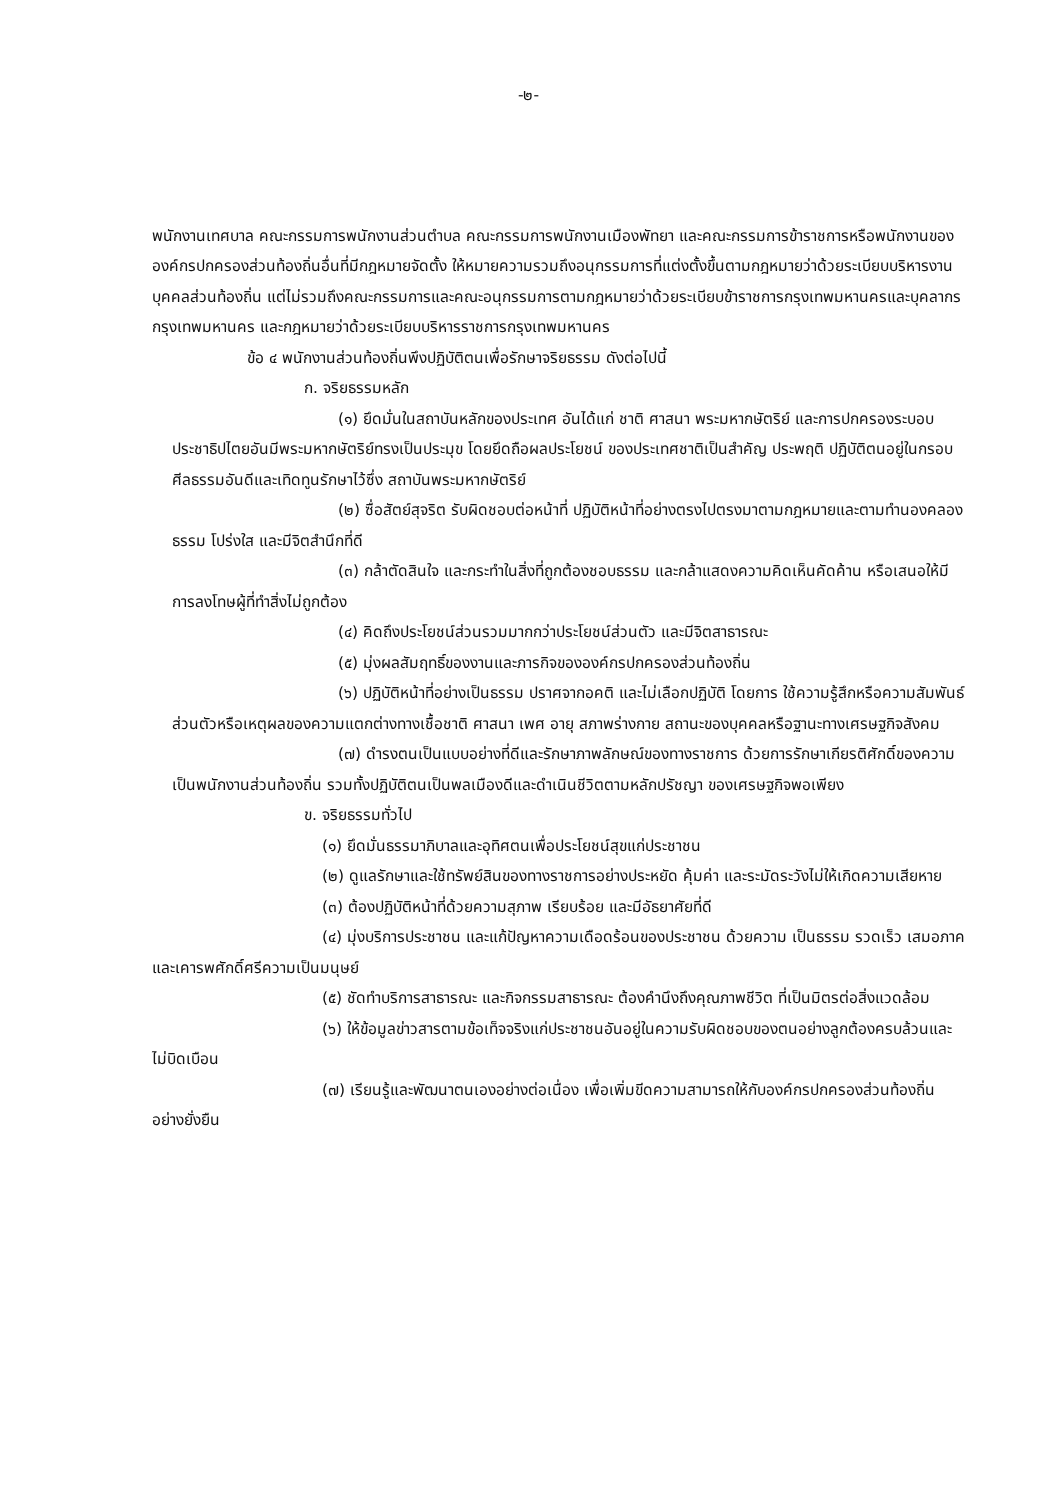-๒-
พนักงานเทศบาล คณะกรรมการพนักงานส่วนตำบล คณะกรรมการพนักงานเมืองพัทยา และคณะกรรมการข้าราชการหรือพนักงานขององค์กรปกครองส่วนท้องถิ่นอื่นที่มีกฎหมายจัดตั้ง ให้หมายความรวมถึงอนุกรรมการที่แต่งตั้งขึ้นตามกฎหมายว่าด้วยระเบียบบริหารงานบุคคลส่วนท้องถิ่น แต่ไม่รวมถึงคณะกรรมการและคณะอนุกรรมการตามกฎหมายว่าด้วยระเบียบข้าราชการกรุงเทพมหานครและบุคลากรกรุงเทพมหานคร และกฎหมายว่าด้วยระเบียบบริหารราชการกรุงเทพมหานคร
ข้อ ๔ พนักงานส่วนท้องถิ่นพึงปฏิบัติตนเพื่อรักษาจริยธรรม ดังต่อไปนี้
ก. จริยธรรมหลัก
(๑) ยึดมั่นในสถาบันหลักของประเทศ อันได้แก่ ชาติ ศาสนา พระมหากษัตริย์ และการปกครองระบอบประชาธิปไตยอันมีพระมหากษัตริย์ทรงเป็นประมุข โดยยึดถือผลประโยชน์ ของประเทศชาติเป็นสำคัญ ประพฤติ ปฏิบัติตนอยู่ในกรอบศีลธรรมอันดีและเทิดทูนรักษาไว้ซึ่ง สถาบันพระมหากษัตริย์
(๒) ซื่อสัตย์สุจริต รับผิดชอบต่อหน้าที่ ปฏิบัติหน้าที่อย่างตรงไปตรงมาตามกฎหมายและตามทำนองคลองธรรม โปร่งใส และมีจิตสำนึกที่ดี
(๓) กล้าตัดสินใจ และกระทำในสิ่งที่ถูกต้องชอบธรรม และกล้าแสดงความคิดเห็นคัดค้าน หรือเสนอให้มีการลงโทษผู้ที่ทำสิ่งไม่ถูกต้อง
(๔) คิดถึงประโยชน์ส่วนรวมมากกว่าประโยชน์ส่วนตัว และมีจิตสาธารณะ
(๕) มุ่งผลสัมฤทธิ์ของงานและภารกิจขององค์กรปกครองส่วนท้องถิ่น
(๖) ปฏิบัติหน้าที่อย่างเป็นธรรม ปราศจากอคติ และไม่เลือกปฏิบัติ โดยการ ใช้ความรู้สึกหรือความสัมพันธ์ส่วนตัวหรือเหตุผลของความแตกต่างทางเชื้อชาติ ศาสนา เพศ อายุ สภาพร่างกาย สถานะของบุคคลหรือฐานะทางเศรษฐกิจสังคม
(๗) ดำรงตนเป็นแบบอย่างที่ดีและรักษาภาพลักษณ์ของทางราชการ ด้วยการรักษาเกียรติศักดิ์ของความเป็นพนักงานส่วนท้องถิ่น รวมทั้งปฏิบัติตนเป็นพลเมืองดีและดำเนินชีวิตตามหลักปรัชญา ของเศรษฐกิจพอเพียง
ข. จริยธรรมทั่วไป
(๑) ยึดมั่นธรรมาภิบาลและอุทิศตนเพื่อประโยชน์สุขแก่ประชาชน
(๒) ดูแลรักษาและใช้ทรัพย์สินของทางราชการอย่างประหยัด คุ้มค่า และระมัดระวังไม่ให้เกิดความเสียหาย
(๓) ต้องปฏิบัติหน้าที่ด้วยความสุภาพ เรียบร้อย และมีอัธยาศัยที่ดี
(๔) มุ่งบริการประชาชน และแก้ปัญหาความเดือดร้อนของประชาชน ด้วยความ เป็นธรรม รวดเร็ว เสมอภาค และเคารพศักดิ์ศรีความเป็นมนุษย์
(๕) ชัดทำบริการสาธารณะ และกิจกรรมสาธารณะ ต้องคำนึงถึงคุณภาพชีวิต ที่เป็นมิตรต่อสิ่งแวดล้อม
(๖) ให้ข้อมูลข่าวสารตามข้อเท็จจริงแก่ประชาชนอันอยู่ในความรับผิดชอบของตนอย่างลูกต้องครบล้วนและไม่บิดเบือน
(๗) เรียนรู้และพัฒนาตนเองอย่างต่อเนื่อง เพื่อเพิ่มขีดความสามารถให้กับองค์กรปกครองส่วนท้องถิ่นอย่างยั่งยืน